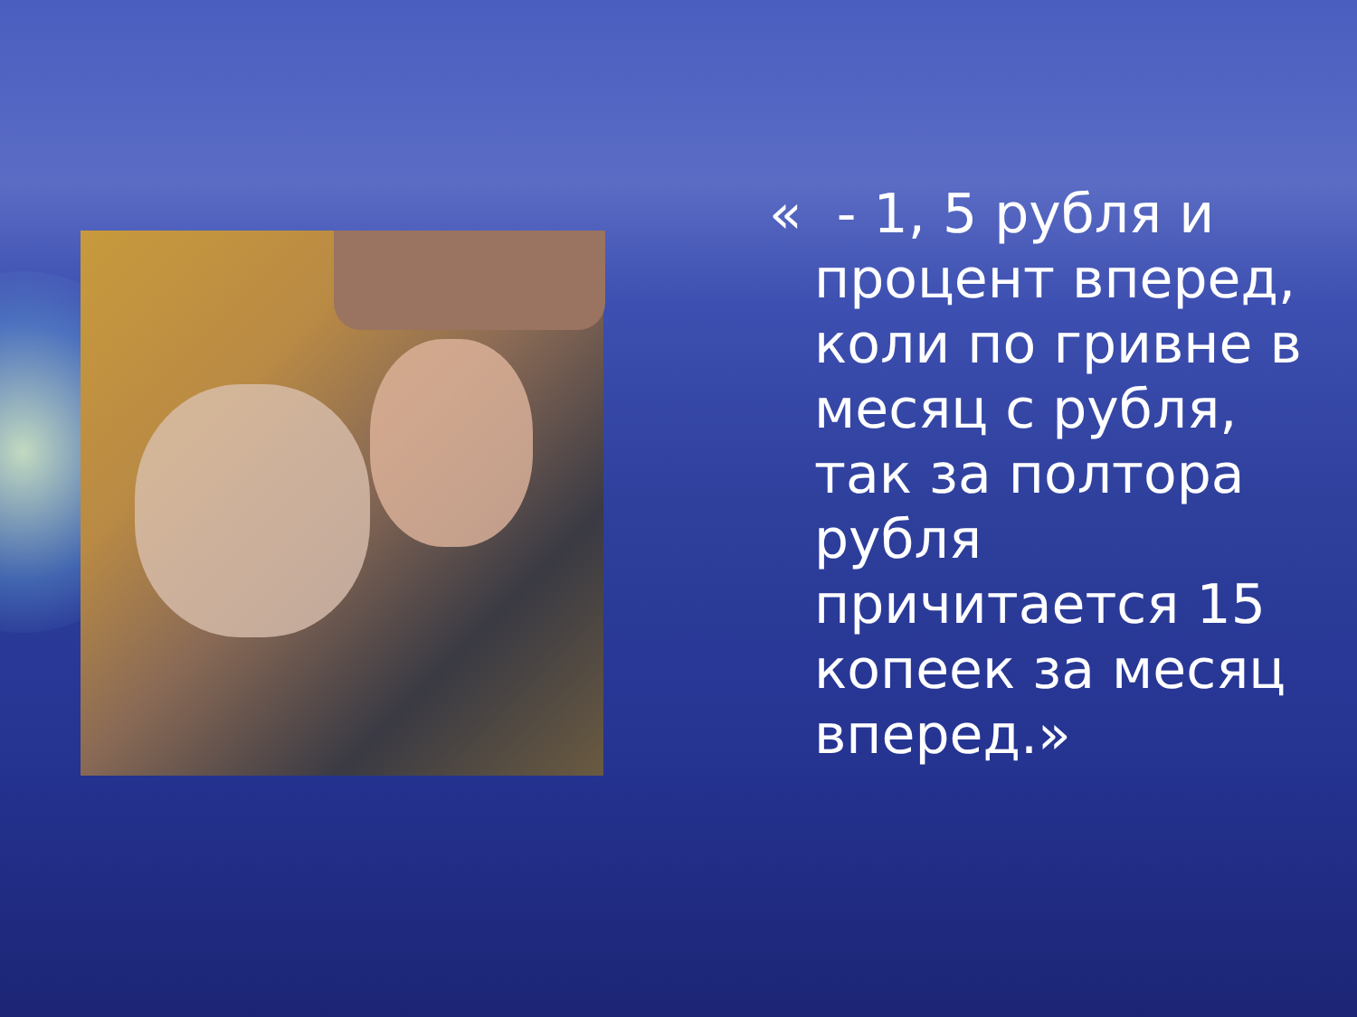« - 1, 5 рубля и процент вперед, коли по гривне в месяц с рубля, так за полтора рубля причитается 15 копеек за месяц вперед.»